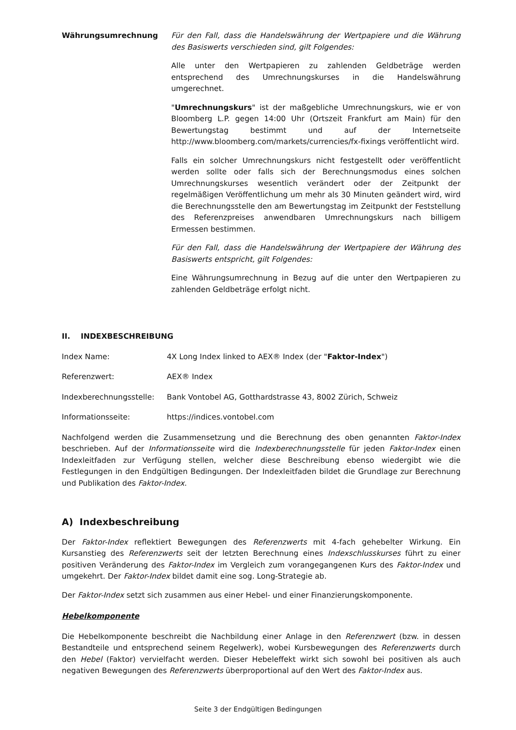Währungsumrechnung Für den Fall, dass die Handelswährung der Wertpapiere und die Währung des Basiswerts verschieden sind, gilt Folgendes:
Alle unter den Wertpapieren zu zahlenden Geldbeträge werden entsprechend des Umrechnungskurses in die Handelswährung umgerechnet.
"Umrechnungskurs" ist der maßgebliche Umrechnungskurs, wie er von Bloomberg L.P. gegen 14:00 Uhr (Ortszeit Frankfurt am Main) für den Bewertungstag bestimmt und auf der Internetseite http://www.bloomberg.com/markets/currencies/fx-fixings veröffentlicht wird.
Falls ein solcher Umrechnungskurs nicht festgestellt oder veröffentlicht werden sollte oder falls sich der Berechnungsmodus eines solchen Umrechnungskurses wesentlich verändert oder der Zeitpunkt der regelmäßigen Veröffentlichung um mehr als 30 Minuten geändert wird, wird die Berechnungsstelle den am Bewertungstag im Zeitpunkt der Feststellung des Referenzpreises anwendbaren Umrechnungskurs nach billigem Ermessen bestimmen.
Für den Fall, dass die Handelswährung der Wertpapiere der Währung des Basiswerts entspricht, gilt Folgendes:
Eine Währungsumrechnung in Bezug auf die unter den Wertpapieren zu zahlenden Geldbeträge erfolgt nicht.
II. INDEXBESCHREIBUNG
Index Name: 4X Long Index linked to AEX® Index (der "Faktor-Index")
Referenzwert: AEX® Index
Indexberechnungsstelle: Bank Vontobel AG, Gotthardstrasse 43, 8002 Zürich, Schweiz
Informationsseite: https://indices.vontobel.com
Nachfolgend werden die Zusammensetzung und die Berechnung des oben genannten Faktor-Index beschrieben. Auf der Informationsseite wird die Indexberechnungsstelle für jeden Faktor-Index einen Indexleitfaden zur Verfügung stellen, welcher diese Beschreibung ebenso wiedergibt wie die Festlegungen in den Endgültigen Bedingungen. Der Indexleitfaden bildet die Grundlage zur Berechnung und Publikation des Faktor-Index.
A) Indexbeschreibung
Der Faktor-Index reflektiert Bewegungen des Referenzwerts mit 4-fach gehebelter Wirkung. Ein Kursanstieg des Referenzwerts seit der letzten Berechnung eines Indexschlusskurses führt zu einer positiven Veränderung des Faktor-Index im Vergleich zum vorangegangenen Kurs des Faktor-Index und umgekehrt. Der Faktor-Index bildet damit eine sog. Long-Strategie ab.
Der Faktor-Index setzt sich zusammen aus einer Hebel- und einer Finanzierungskomponente.
Hebelkomponente
Die Hebelkomponente beschreibt die Nachbildung einer Anlage in den Referenzwert (bzw. in dessen Bestandteile und entsprechend seinem Regelwerk), wobei Kursbewegungen des Referenzwerts durch den Hebel (Faktor) vervielfacht werden. Dieser Hebeleffekt wirkt sich sowohl bei positiven als auch negativen Bewegungen des Referenzwerts überproportional auf den Wert des Faktor-Index aus.
Seite 3 der Endgültigen Bedingungen